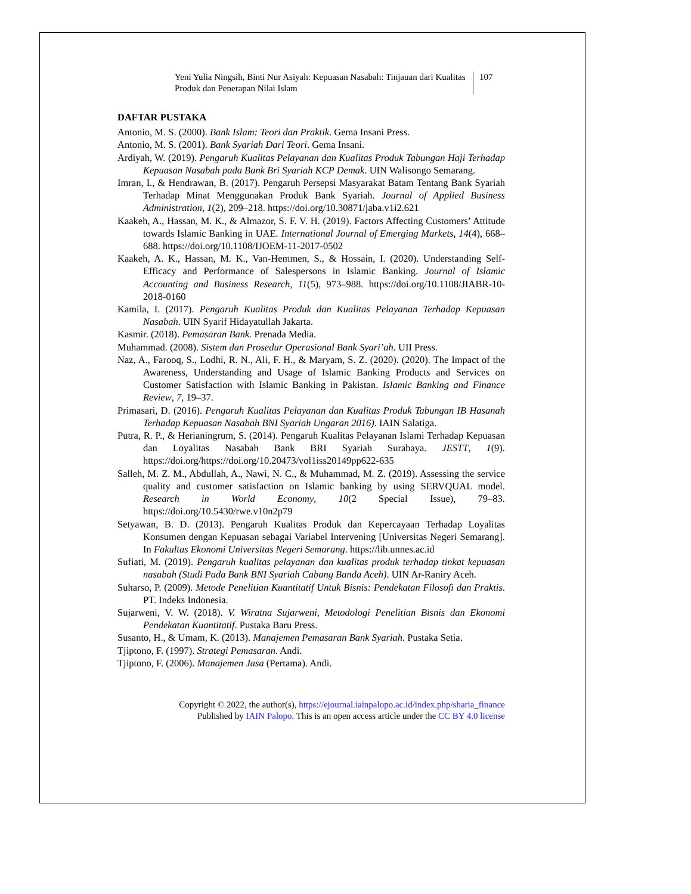Yeni Yulia Ningsih, Binti Nur Asiyah: Kepuasan Nasabah: Tinjauan dari Kualitas Produk dan Penerapan Nilai Islam
107
DAFTAR PUSTAKA
Antonio, M. S. (2000). Bank Islam: Teori dan Praktik. Gema Insani Press.
Antonio, M. S. (2001). Bank Syariah Dari Teori. Gema Insani.
Ardiyah, W. (2019). Pengaruh Kualitas Pelayanan dan Kualitas Produk Tabungan Haji Terhadap Kepuasan Nasabah pada Bank Bri Syariah KCP Demak. UIN Walisongo Semarang.
Imran, I., & Hendrawan, B. (2017). Pengaruh Persepsi Masyarakat Batam Tentang Bank Syariah Terhadap Minat Menggunakan Produk Bank Syariah. Journal of Applied Business Administration, 1(2), 209–218. https://doi.org/10.30871/jaba.v1i2.621
Kaakeh, A., Hassan, M. K., & Almazor, S. F. V. H. (2019). Factors Affecting Customers’ Attitude towards Islamic Banking in UAE. International Journal of Emerging Markets, 14(4), 668–688. https://doi.org/10.1108/IJOEM-11-2017-0502
Kaakeh, A. K., Hassan, M. K., Van-Hemmen, S., & Hossain, I. (2020). Understanding Self-Efficacy and Performance of Salespersons in Islamic Banking. Journal of Islamic Accounting and Business Research, 11(5), 973–988. https://doi.org/10.1108/JIABR-10-2018-0160
Kamila, I. (2017). Pengaruh Kualitas Produk dan Kualitas Pelayanan Terhadap Kepuasan Nasabah. UIN Syarif Hidayatullah Jakarta.
Kasmir. (2018). Pemasaran Bank. Prenada Media.
Muhammad. (2008). Sistem dan Prosedur Operasional Bank Syari’ah. UII Press.
Naz, A., Farooq, S., Lodhi, R. N., Ali, F. H., & Maryam, S. Z. (2020). (2020). The Impact of the Awareness, Understanding and Usage of Islamic Banking Products and Services on Customer Satisfaction with Islamic Banking in Pakistan. Islamic Banking and Finance Review, 7, 19–37.
Primasari, D. (2016). Pengaruh Kualitas Pelayanan dan Kualitas Produk Tabungan IB Hasanah Terhadap Kepuasan Nasabah BNI Syariah Ungaran 2016). IAIN Salatiga.
Putra, R. P., & Herianingrum, S. (2014). Pengaruh Kualitas Pelayanan Islami Terhadap Kepuasan dan Loyalitas Nasabah Bank BRI Syariah Surabaya. JESTT, 1(9). https://doi.org/https://doi.org/10.20473/vol1iss20149pp622-635
Salleh, M. Z. M., Abdullah, A., Nawi, N. C., & Muhammad, M. Z. (2019). Assessing the service quality and customer satisfaction on Islamic banking by using SERVQUAL model. Research in World Economy, 10(2 Special Issue), 79–83. https://doi.org/10.5430/rwe.v10n2p79
Setyawan, B. D. (2013). Pengaruh Kualitas Produk dan Kepercayaan Terhadap Loyalitas Konsumen dengan Kepuasan sebagai Variabel Intervening [Universitas Negeri Semarang]. In Fakultas Ekonomi Universitas Negeri Semarang. https://lib.unnes.ac.id
Sufiati, M. (2019). Pengaruh kualitas pelayanan dan kualitas produk terhadap tinkat kepuasan nasabah (Studi Pada Bank BNI Syariah Cabang Banda Aceh). UIN Ar-Raniry Aceh.
Suharso, P. (2009). Metode Penelitian Kuantitatif Untuk Bisnis: Pendekatan Filosofi dan Praktis. PT. Indeks Indonesia.
Sujarweni, V. W. (2018). V. Wiratna Sujarweni, Metodologi Penelitian Bisnis dan Ekonomi Pendekatan Kuantitatif. Pustaka Baru Press.
Susanto, H., & Umam, K. (2013). Manajemen Pemasaran Bank Syariah. Pustaka Setia.
Tjiptono, F. (1997). Strategi Pemasaran. Andi.
Tjiptono, F. (2006). Manajemen Jasa (Pertama). Andi.
Copyright © 2022, the author(s), https://ejournal.iainpalopo.ac.id/index.php/sharia_finance
Published by IAIN Palopo. This is an open access article under the CC BY 4.0 license